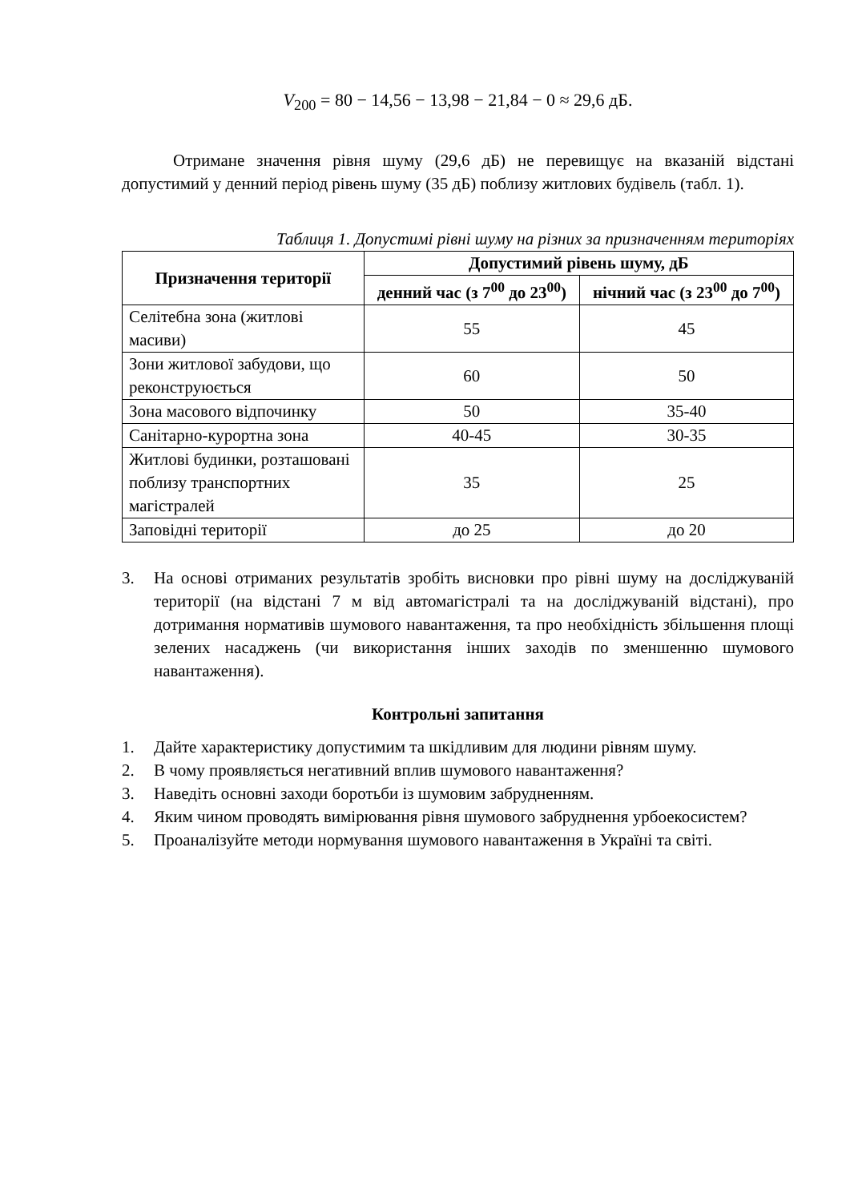V<sub>200</sub> = 80 − 14,56 − 13,98 − 21,84 − 0 ≈ 29,6 дБ.
Отримане значення рівня шуму (29,6 дБ) не перевищує на вказаній відстані допустимий у денний період рівень шуму (35 дБ) поблизу житлових будівель (табл. 1).
Таблиця 1. Допустимі рівні шуму на різних за призначенням територіях
| Призначення території | Допустимий рівень шуму, дБ | |
| --- | --- | --- |
| | денний час (з 7<sup>00</sup> до 23<sup>00</sup>) | нічний час (з 23<sup>00</sup> до 7<sup>00</sup>) |
| Селітебна зона (житлові масиви) | 55 | 45 |
| Зони житлової забудови, що реконструюється | 60 | 50 |
| Зона масового відпочинку | 50 | 35-40 |
| Санітарно-курортна зона | 40-45 | 30-35 |
| Житлові будинки, розташовані поблизу транспортних магістралей | 35 | 25 |
| Заповідні території | до 25 | до 20 |
3. На основі отриманих результатів зробіть висновки про рівні шуму на досліджуваній території (на відстані 7 м від автомагістралі та на досліджуваній відстані), про дотримання нормативів шумового навантаження, та про необхідність збільшення площі зелених насаджень (чи використання інших заходів по зменшенню шумового навантаження).
Контрольні запитання
1. Дайте характеристику допустимим та шкідливим для людини рівням шуму.
2. В чому проявляється негативний вплив шумового навантаження?
3. Наведіть основні заходи боротьби із шумовим забрудненням.
4. Яким чином проводять вимірювання рівня шумового забруднення урбоекосистем?
5. Проаналізуйте методи нормування шумового навантаження в Україні та світі.